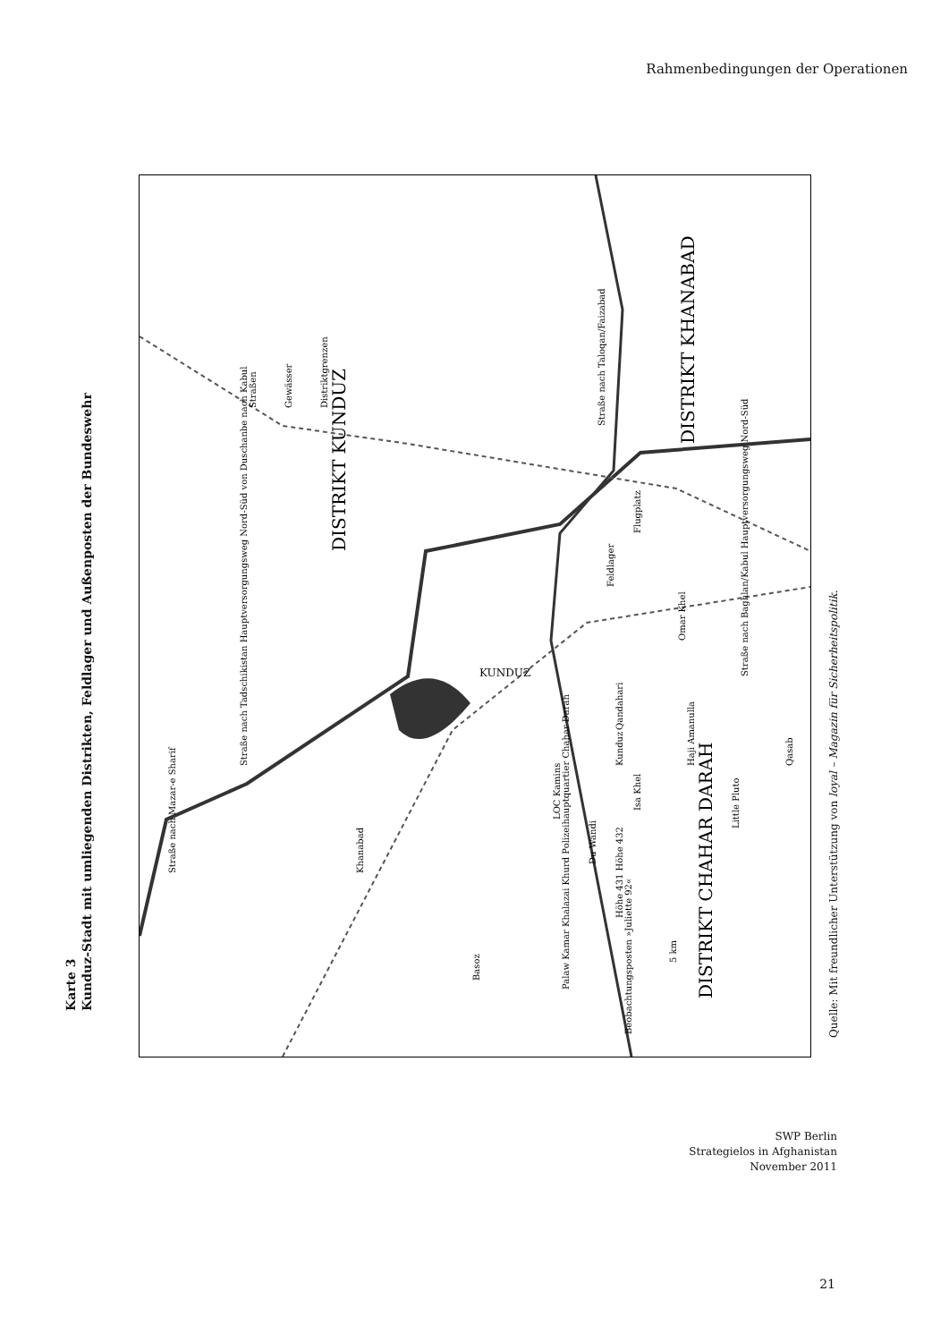Rahmenbedingungen der Operationen
Karte 3
Kunduz-Stadt mit umliegenden Distrikten, Feldlager und Außenposten der Bundeswehr
KUNDUZ
DISTRIKT KUNDUZ
DISTRIKT KHANABAD
DISTRIKT CHAHAR DARAH
Straßen
Gewässer
Distriktgrenzen
Straße nach Taloqan/Faizabad
Straße nach Baghlan/Kabul Hauptversorgungsweg Nord-Süd
Straße nach Tadschikistan Hauptversorgungsweg Nord-Süd von Duschanbe nach Kabul
Straße nach Mazar-e Sharif
Feldlager
Flugplatz
Omar Khel
LOC Kamins
Du Wandi
Isa Khel
Qandahari
Haji Amanulla
Little Pluto
Qasab
Höhe 431 Höhe 432
Palaw Kamar Khalazai Khurd Polizeihauptquartier Chahar Darah
Beobachtungsposten »Juliette 92«
Khanabad
Kunduz
Basoz
5 km
Quelle: Mit freundlicher Unterstützung von loyal – Magazin für Sicherheitspolitik.
SWP Berlin
Strategielos in Afghanistan
November 2011
21